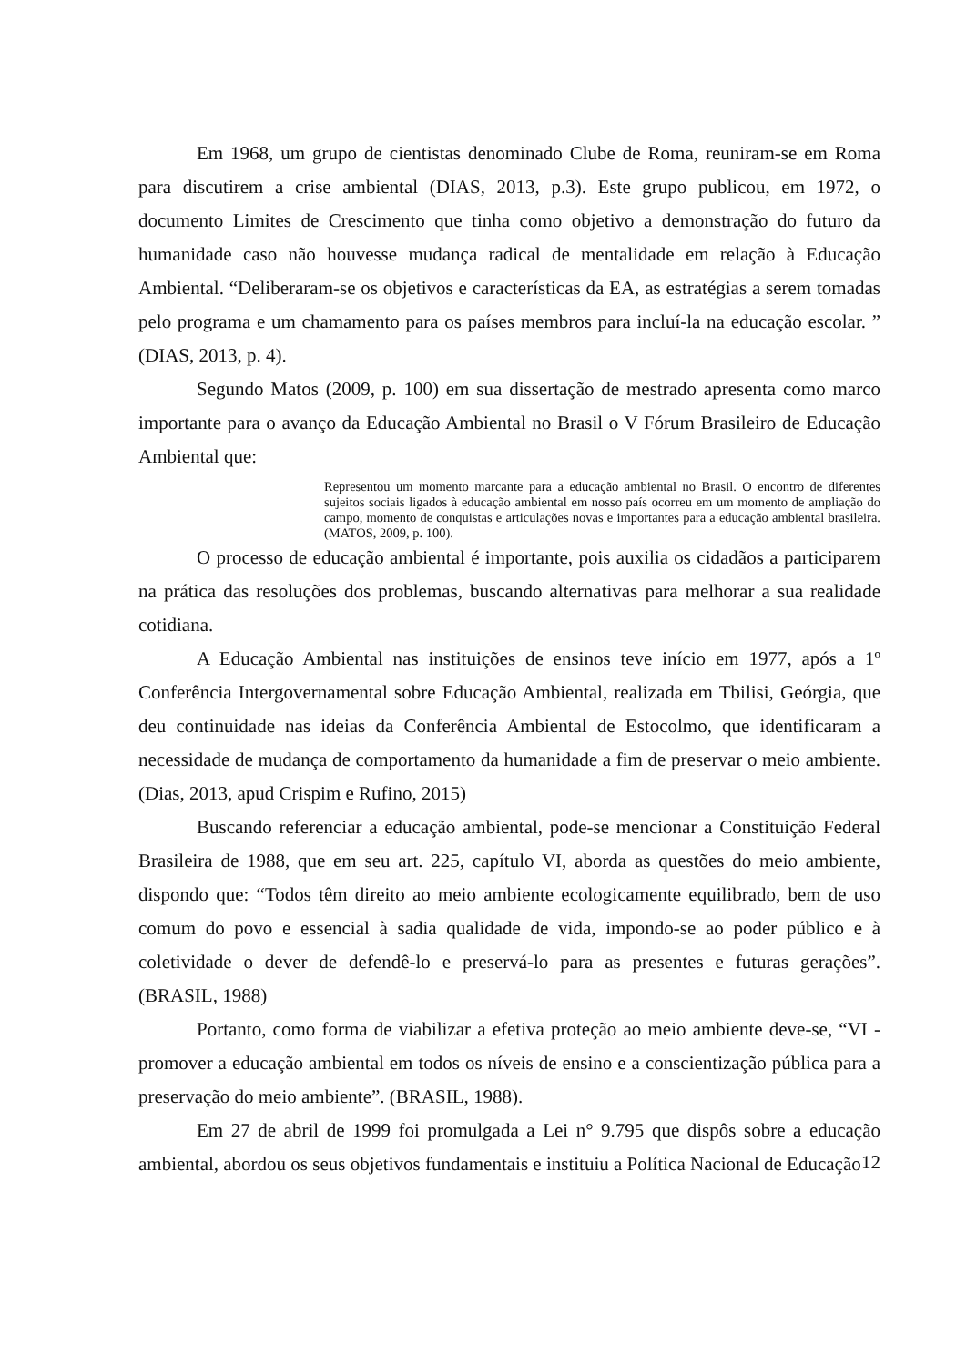Em 1968, um grupo de cientistas denominado Clube de Roma, reuniram-se em Roma para discutirem a crise ambiental (DIAS, 2013, p.3). Este grupo publicou, em 1972, o documento Limites de Crescimento que tinha como objetivo a demonstração do futuro da humanidade caso não houvesse mudança radical de mentalidade em relação à Educação Ambiental. “Deliberaram-se os objetivos e características da EA, as estratégias a serem tomadas pelo programa e um chamamento para os países membros para incluí-la na educação escolar. ” (DIAS, 2013, p. 4).
Segundo Matos (2009, p. 100) em sua dissertação de mestrado apresenta como marco importante para o avanço da Educação Ambiental no Brasil o V Fórum Brasileiro de Educação Ambiental que:
Representou um momento marcante para a educação ambiental no Brasil. O encontro de diferentes sujeitos sociais ligados à educação ambiental em nosso país ocorreu em um momento de ampliação do campo, momento de conquistas e articulações novas e importantes para a educação ambiental brasileira. (MATOS, 2009, p. 100).
O processo de educação ambiental é importante, pois auxilia os cidadãos a participarem na prática das resoluções dos problemas, buscando alternativas para melhorar a sua realidade cotidiana.
A Educação Ambiental nas instituições de ensinos teve início em 1977, após a 1º Conferência Intergovernamental sobre Educação Ambiental, realizada em Tbilisi, Geórgia, que deu continuidade nas ideias da Conferência Ambiental de Estocolmo, que identificaram a necessidade de mudança de comportamento da humanidade a fim de preservar o meio ambiente. (Dias, 2013, apud Crispim e Rufino, 2015)
Buscando referenciar a educação ambiental, pode-se mencionar a Constituição Federal Brasileira de 1988, que em seu art. 225, capítulo VI, aborda as questões do meio ambiente, dispondo que: “Todos têm direito ao meio ambiente ecologicamente equilibrado, bem de uso comum do povo e essencial à sadia qualidade de vida, impondo-se ao poder público e à coletividade o dever de defendê-lo e preservá-lo para as presentes e futuras gerações”. (BRASIL, 1988)
Portanto, como forma de viabilizar a efetiva proteção ao meio ambiente deve-se, “VI - promover a educação ambiental em todos os níveis de ensino e a conscientização pública para a preservação do meio ambiente”. (BRASIL, 1988).
Em 27 de abril de 1999 foi promulgada a Lei n° 9.795 que dispôs sobre a educação ambiental, abordou os seus objetivos fundamentais e instituiu a Política Nacional de Educação
12